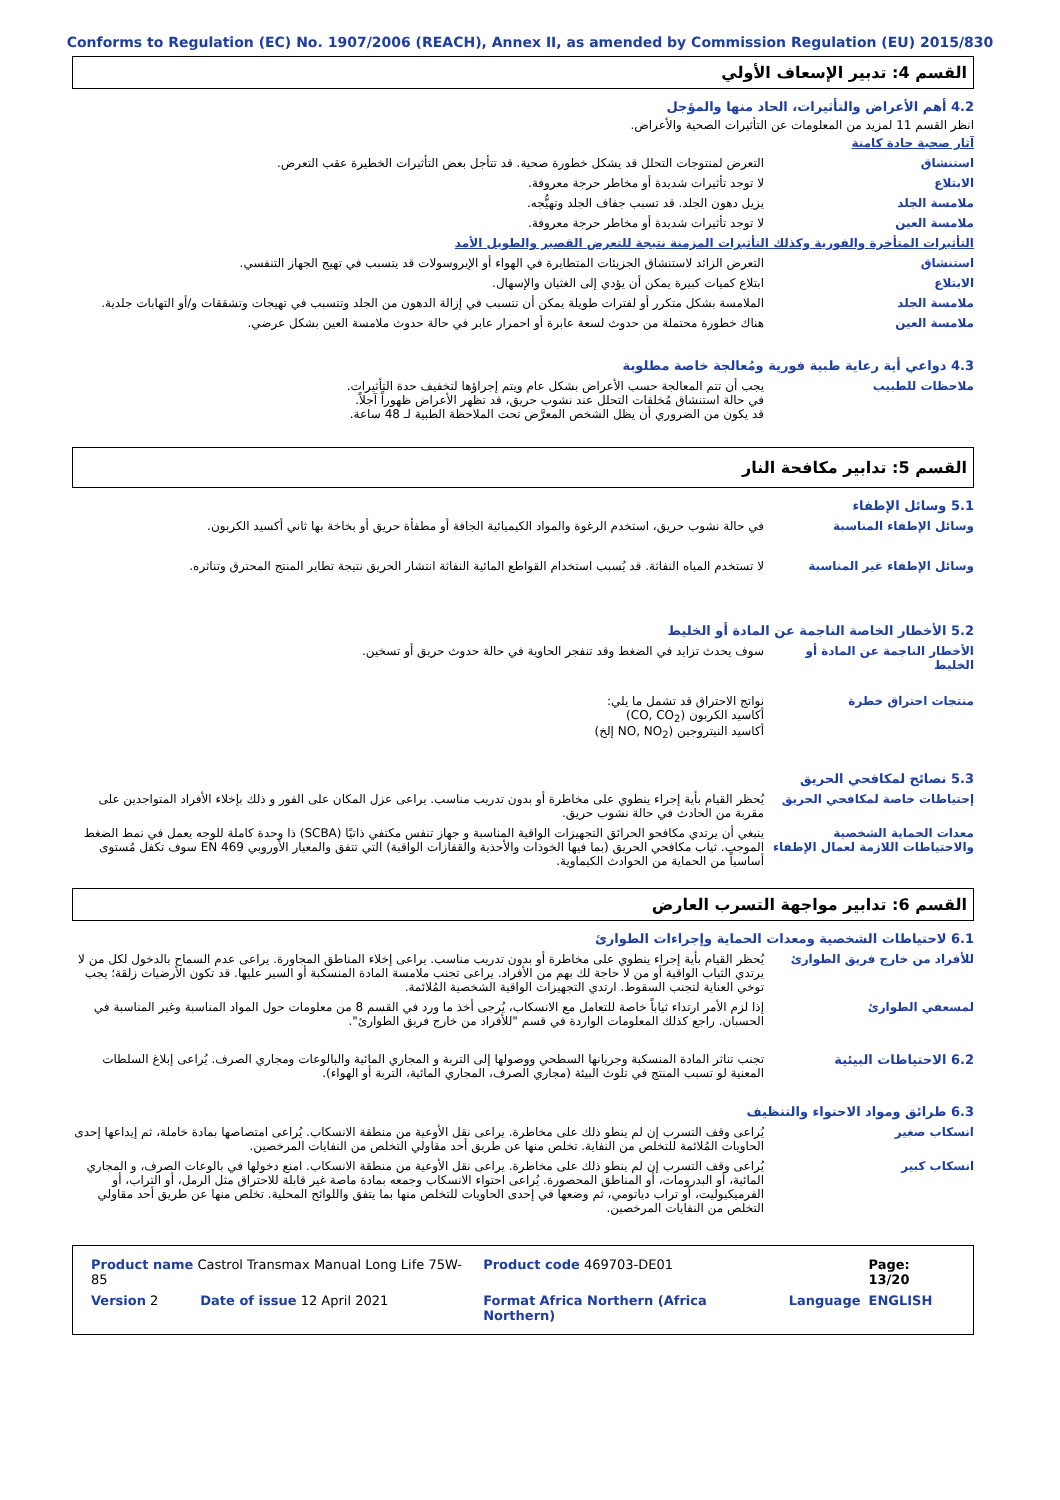Conforms to Regulation (EC) No. 1907/2006 (REACH), Annex II, as amended by Commission Regulation (EU) 2015/830
القسم 4: تدبير الإسعاف الأولي
4.2 أهم الأعراض والتأثيرات، الحاد منها والمؤجل
انظر القسم 11 لمزيد من المعلومات عن التأثيرات الصحية والأعراض.
آثار صحية حادة كامنة
استنشاق التعرض لمنتوجات التحلل قد يشكل خطورة صحية. قد تتأجل بعض التأثيرات الخطيرة عقب التعرض.
الابتلاع لا توجد تأثيرات شديدة أو مخاطر حرجة معروفة.
ملامسة الجلد يزيل دهون الجلد. قد تسبب جفاف الجلد وتهيُّجه.
ملامسة العين لا توجد تأثيرات شديدة أو مخاطر حرجة معروفة.
التأثيرات المتأخرة والفورية وكذلك التأثيرات المزمنة نتيجة للتعرض القصير والطويل الأمد
استنشاق التعرض الزائد لاستنشاق الجزيئات المتطايرة في الهواء أو الإيروسولات قد يتسبب في تهيج الجهاز التنفسي.
الابتلاع ابتلاع كميات كبيرة يمكن أن يؤدي إلى الغثيان والإسهال.
ملامسة الجلد الملامسة بشكل متكرر أو لفترات طويلة يمكن أن تتسبب في إزالة الدهون من الجلد وتتسبب في تهيجات وتشققات و/أو التهابات جلدية.
ملامسة العين هناك خطورة محتملة من حدوث لسعة عابرة أو احمرار عابر في حالة حدوث ملامسة العين بشكل عرضي.
4.3 دواعي أية رعاية طبية فورية ومُعالجة خاصة مطلوبة
ملاحظات للطبيب يجب أن تتم المعالجة حسب الأعراض بشكل عام ويتم إجراؤها لتخفيف حدة التأثيرات.
في حالة استنشاق مُخلفات التحلل عند نشوب حريق، قد تظهر الأعراض ظهوراً آجلاً.
قد يكون من الضروري أن يظل الشخص المعرَّض تحت الملاحظة الطبية لـ 48 ساعة.
القسم 5: تدابير مكافحة النار
5.1 وسائل الإطفاء
وسائل الإطفاء المناسبة في حالة نشوب حريق، استخدم الرغوة والمواد الكيميائية الجافة أو مطفأة حريق أو بخاخة بها ثاني أكسيد الكربون.
وسائل الإطفاء غير المناسبة لا تستخدم المياه النفاثة. قد يُسبب استخدام القواطع المائية النفاثة انتشار الحريق نتيجة تطاير المنتج المحترق وتناثره.
5.2 الأخطار الخاصة الناجمة عن المادة أو الخليط
الأخطار الناجمة عن المادة أو الخليط
سوف يحدث تزايد في الضغط وقد تنفجر الحاوية في حالة حدوث حريق أو تسخين.
منتجات احتراق خطرة نواتج الاحتراق قد تشمل ما يلي:
أكاسيد الكربون (CO, CO<sub>2</sub>)
أكاسيد النيتروجين (NO, NO<sub>2</sub> إلخ)
5.3 نصائح لمكافحي الحريق
إحتياطات خاصة لمكافحي الحريق يُحظر القيام بأية إجراء ينطوي على مخاطرة أو بدون تدريب مناسب. يراعى عزل المكان على الفور و ذلك بإخلاء الأفراد المتواجدين على مقربة من الحادث في حالة نشوب حريق.
معدات الحماية الشخصية والاحتياطات اللازمة لعمال الإطفاء
ينبغي أن يرتدي مكافحو الحرائق التجهيزات الواقية المناسبة و جهاز تنفس مكتفي ذاتيًا (SCBA) ذا وحدة كاملة للوجه يعمل في نمط الضغط الموجب. ثياب مكافحي الحريق (بما فيها الخوذات والأحذية والقفازات الواقية) التي تتفق والمعيار الأوروبي EN 469 سوف تكفل مُستوى أساسياً من الحماية من الحوادث الكيماوية.
القسم 6: تدابير مواجهة التسرب العارض
6.1 لاحتياطات الشخصية ومعدات الحماية وإجراءات الطوارئ
للأفراد من خارج فريق الطوارئ يُحظر القيام بأية إجراء ينطوي على مخاطرة أو بدون تدريب مناسب. يراعى إخلاء المناطق المجاورة. يراعى عدم السماح بالدخول لكل من لا يرتدي الثياب الواقية أو من لا حاجة لك بهم من الأفراد. يراعى تجنب ملامسة المادة المنسكبة أو السير عليها. قد تكون الأرضيات زلقة؛ يجب توخي العناية لتجنب السقوط. ارتدي التجهيزات الواقية الشخصية المُلائمة.
لمسعفي الطوارئ إذا لزم الأمر ارتداء ثياباً خاصة للتعامل مع الانسكاب، يُرجى أخذ ما ورد في القسم 8 من معلومات حول المواد المناسبة وغير المناسبة في الحسبان. راجع كذلك المعلومات الواردة في قسم "للأفراد من خارج فريق الطوارئ".
6.2 الاحتياطات البيئية تجنب تناثر المادة المنسكبة وجريانها السطحي ووصولها إلى التربة و المجاري المائية والبالوعات ومجاري الصرف. يُراعى إبلاغ السلطات المعنية لو تسبب المنتج في تلوث البيئة (مجاري الصرف، المجاري المائية، التربة أو الهواء).
6.3 طرائق ومواد الاحتواء والتنظيف
انسكاب صغير يُراعى وقف التسرب إن لم ينطو ذلك على مخاطرة. يراعى نقل الأوعية من منطقة الانسكاب. يُراعى امتصاصها بمادة خاملة، ثم إيداعها إحدى الحاويات المُلائمة للتخلص من النفاية. تخلص منها عن طريق أحد مقاولي التخلص من النفايات المرخصين.
انسكاب كبير يُراعى وقف التسرب إن لم ينطو ذلك على مخاطرة. يراعى نقل الأوعية من منطقة الانسكاب. امنع دخولها في بالوعات الصرف، و المجاري المائية، أو البدرومات، أو المناطق المحصورة. يُراعى احتواء الانسكاب وجمعه بمادة ماصة غير قابلة للاحتراق مثل الرمل، أو التراب، أو الفرميكيوليت، أو تراب دياتومي، ثم وضعها في إحدى الحاويات للتخلص منها بما يتفق واللوائح المحلية. تخلص منها عن طريق أحد مقاولي التخلص من النفايات المرخصين.
| Product name Castrol Transmax Manual Long Life 75W-85 | | Product code 469703-DE01 | | Page: 13/20 |
| Version 2 | Date of issue 12 April 2021 | Format Africa Northern (Africa Northern) | Language | ENGLISH |